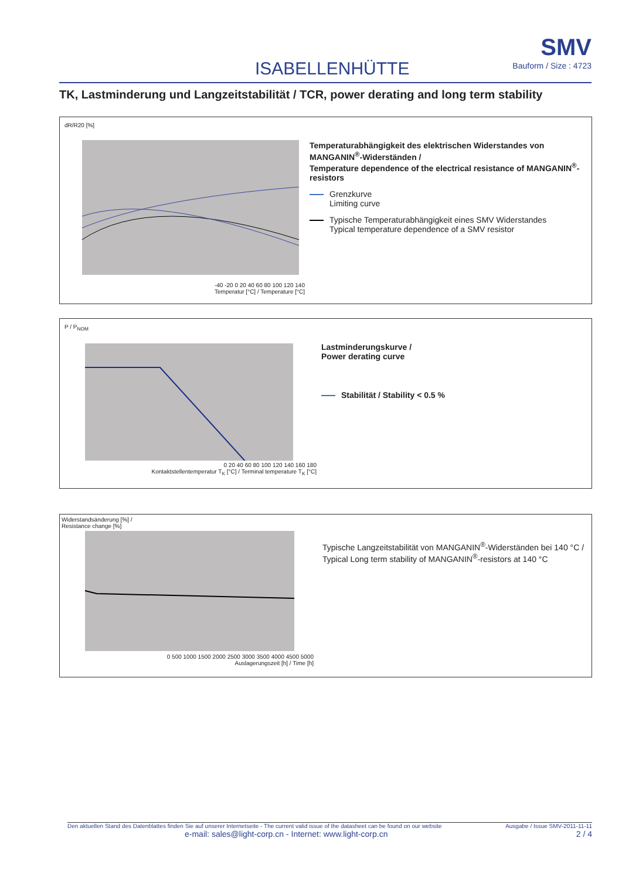ISABELLENHÜTTE
SMV
Bauform / Size : 4723
TK, Lastminderung und Langzeitstabilität / TCR, power derating and long term stability
dR/R20 [%]
-40 -20 0 20 40 60 80 100 120 140
Temperatur [°C] / Temperature [°C]
Temperaturabhängigkeit des elektrischen Widerstandes von MANGANIN<sup>®</sup>-Widerständen /
Temperature dependence of the electrical resistance of MANGANIN<sup>®</sup>-resistors
Grenzkurve
Limiting curve
Typische Temperaturabhängigkeit eines SMV Widerstandes
Typical temperature dependence of a SMV resistor
P / P<sub>NOM</sub>
0 20 40 60 80 100 120 140 160 180
Kontaktstellentemperatur T<sub>K</sub> [°C] / Terminal temperature T<sub>K</sub> [°C]
Lastminderungskurve /
Power derating curve
Stabilität / Stability < 0.5 %
Widerstandsänderung [%] /
Resistance change [%]
0 500 1000 1500 2000 2500 3000 3500 4000 4500 5000
Auslagerungszeit [h] / Time [h]
Typische Langzeitstabilität von MANGANIN<sup>®</sup>-Widerständen bei 140 °C /
Typical Long term stability of MANGANIN<sup>®</sup>-resistors at 140 °C
Den aktuellen Stand des Datenblattes finden Sie auf unserer Internetseite - The current valid issue of the datasheet can be found on our website Ausgabe / Issue SMV-2011-11-11
e-mail: sales@light-corp.cn - Internet: www.light-corp.cn 2 / 4